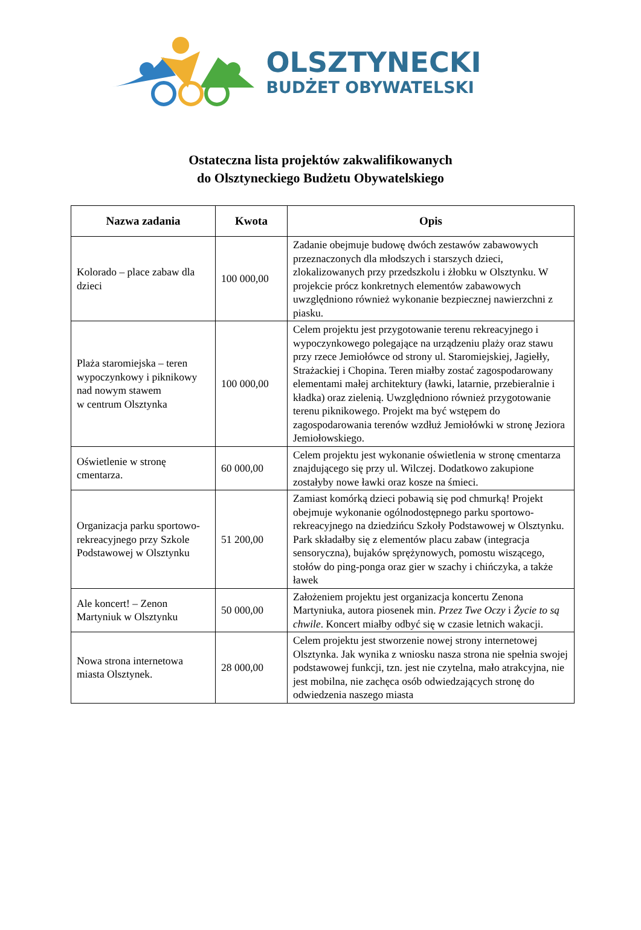OLSZTYNECKI
BUDŻET OBYWATELSKI
Ostateczna lista projektów zakwalifikowanych
do Olsztyneckiego Budżetu Obywatelskiego
| Nazwa zadania | Kwota | Opis |
| --- | --- | --- |
| Kolorado – place zabaw dla dzieci | 100 000,00 | Zadanie obejmuje budowę dwóch zestawów zabawowych przeznaczonych dla młodszych i starszych dzieci, zlokalizowanych przy przedszkolu i żłobku w Olsztynku. W projekcie prócz konkretnych elementów zabawowych uwzględniono również wykonanie bezpiecznej nawierzchni z piasku. |
| Plaża staromiejska – teren wypoczynkowy i piknikowy nad nowym stawem w centrum Olsztynka | 100 000,00 | Celem projektu jest przygotowanie terenu rekreacyjnego i wypoczynkowego polegające na urządzeniu plaży oraz stawu przy rzece Jemiołówce od strony ul. Staromiejskiej, Jagiełły, Strażackiej i Chopina. Teren miałby zostać zagospodarowany elementami małej architektury (ławki, latarnie, przebieralnie i kładka) oraz zielenią. Uwzględniono również przygotowanie terenu piknikowego. Projekt ma być wstępem do zagospodarowania terenów wzdłuż Jemiołówki w stronę Jeziora Jemiołowskiego. |
| Oświetlenie w stronę cmentarza. | 60 000,00 | Celem projektu jest wykonanie oświetlenia w stronę cmentarza znajdującego się przy ul. Wilczej. Dodatkowo zakupione zostałyby nowe ławki oraz kosze na śmieci. |
| Organizacja parku sportowo-rekreacyjnego przy Szkole Podstawowej w Olsztynku | 51 200,00 | Zamiast komórką dzieci pobawią się pod chmurką! Projekt obejmuje wykonanie ogólnodostępnego parku sportowo-rekreacyjnego na dziedzińcu Szkoły Podstawowej w Olsztynku. Park składałby się z elementów placu zabaw (integracja sensoryczna), bujaków sprężynowych, pomostu wiszącego, stołów do ping-ponga oraz gier w szachy i chińczyka, a także ławek |
| Ale koncert! – Zenon Martyniuk w Olsztynku | 50 000,00 | Założeniem projektu jest organizacja koncertu Zenona Martyniuka, autora piosenek min. Przez Twe Oczy i Życie to są chwile . Koncert miałby odbyć się w czasie letnich wakacji. |
| Nowa strona internetowa miasta Olsztynek. | 28 000,00 | Celem projektu jest stworzenie nowej strony internetowej Olsztynka. Jak wynika z wniosku nasza strona nie spełnia swojej podstawowej funkcji, tzn. jest nie czytelna, mało atrakcyjna, nie jest mobilna, nie zachęca osób odwiedzających stronę do odwiedzenia naszego miasta |